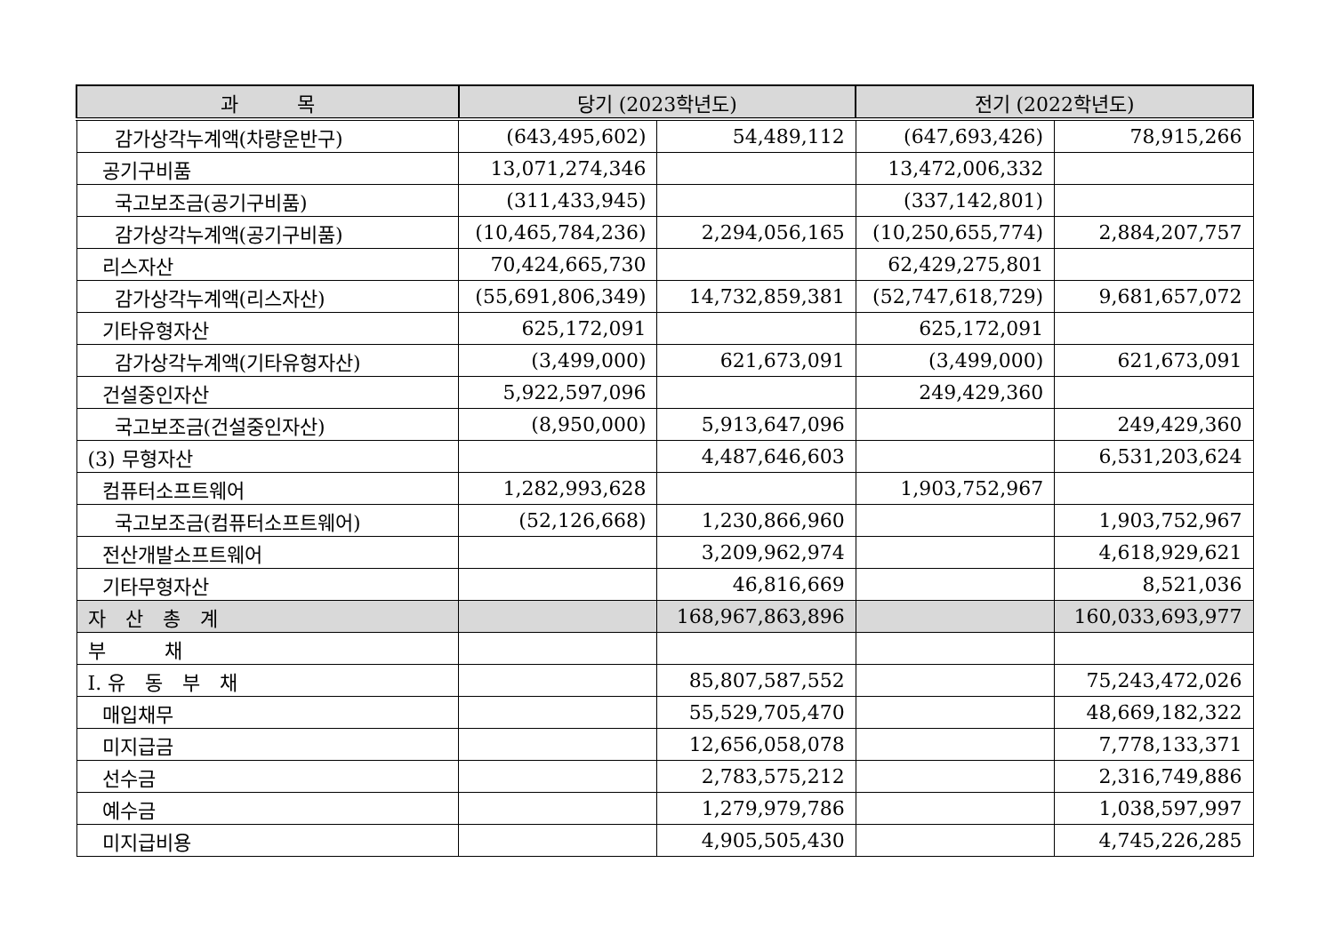| 과 목 | 당기 (2023학년도) | | 전기 (2022학년도) | |
| --- | --- | --- | --- | --- |
| 감가상각누계액(차량운반구) | (643,495,602) | 54,489,112 | (647,693,426) | 78,915,266 |
| 공기구비품 | 13,071,274,346 | | 13,472,006,332 | |
| 국고보조금(공기구비품) | (311,433,945) | | (337,142,801) | |
| 감가상각누계액(공기구비품) | (10,465,784,236) | 2,294,056,165 | (10,250,655,774) | 2,884,207,757 |
| 리스자산 | 70,424,665,730 | | 62,429,275,801 | |
| 감가상각누계액(리스자산) | (55,691,806,349) | 14,732,859,381 | (52,747,618,729) | 9,681,657,072 |
| 기타유형자산 | 625,172,091 | | 625,172,091 | |
| 감가상각누계액(기타유형자산) | (3,499,000) | 621,673,091 | (3,499,000) | 621,673,091 |
| 건설중인자산 | 5,922,597,096 | | 249,429,360 | |
| 국고보조금(건설중인자산) | (8,950,000) | 5,913,647,096 | | 249,429,360 |
| (3) 무형자산 | | 4,487,646,603 | | 6,531,203,624 |
| 컴퓨터소프트웨어 | 1,282,993,628 | | 1,903,752,967 | |
| 국고보조금(컴퓨터소프트웨어) | (52,126,668) | 1,230,866,960 | | 1,903,752,967 |
| 전산개발소프트웨어 | | 3,209,962,974 | | 4,618,929,621 |
| 기타무형자산 | | 46,816,669 | | 8,521,036 |
| 자 산 총 계 | | 168,967,863,896 | | 160,033,693,977 |
| 부 채 | | | | |
| I. 유 동 부 채 | | 85,807,587,552 | | 75,243,472,026 |
| 매입채무 | | 55,529,705,470 | | 48,669,182,322 |
| 미지급금 | | 12,656,058,078 | | 7,778,133,371 |
| 선수금 | | 2,783,575,212 | | 2,316,749,886 |
| 예수금 | | 1,279,979,786 | | 1,038,597,997 |
| 미지급비용 | | 4,905,505,430 | | 4,745,226,285 |